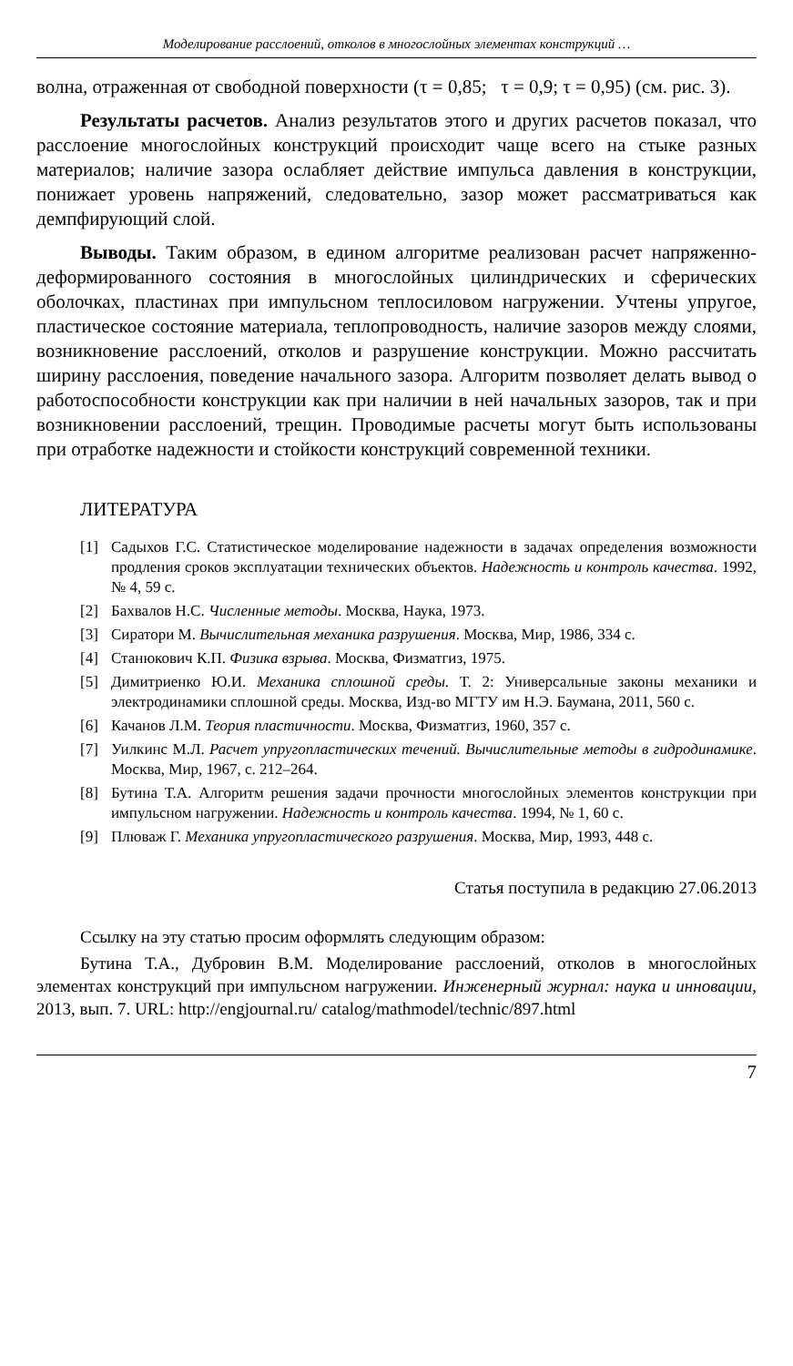Моделирование расслоений, отколов в многослойных элементах конструкций …
волна, отраженная от свободной поверхности (τ = 0,85; τ = 0,9; τ = 0,95) (см. рис. 3).
Результаты расчетов. Анализ результатов этого и других расчетов показал, что расслоение многослойных конструкций происходит чаще всего на стыке разных материалов; наличие зазора ослабляет действие импульса давления в конструкции, понижает уровень напряжений, следовательно, зазор может рассматриваться как демпфирующий слой.
Выводы. Таким образом, в едином алгоритме реализован расчет напряженно-деформированного состояния в многослойных цилиндрических и сферических оболочках, пластинах при импульсном теплосиловом нагружении. Учтены упругое, пластическое состояние материала, теплопроводность, наличие зазоров между слоями, возникновение расслоений, отколов и разрушение конструкции. Можно рассчитать ширину расслоения, поведение начального зазора. Алгоритм позволяет делать вывод о работоспособности конструкции как при наличии в ней начальных зазоров, так и при возникновении расслоений, трещин. Проводимые расчеты могут быть использованы при отработке надежности и стойкости конструкций современной техники.
ЛИТЕРАТУРА
[1] Садыхов Г.С. Статистическое моделирование надежности в задачах определения возможности продления сроков эксплуатации технических объектов. Надежность и контроль качества. 1992, № 4, 59 с.
[2] Бахвалов Н.С. Численные методы. Москва, Наука, 1973.
[3] Сиратори М. Вычислительная механика разрушения. Москва, Мир, 1986, 334 с.
[4] Станюкович К.П. Физика взрыва. Москва, Физматгиз, 1975.
[5] Димитриенко Ю.И. Механика сплошной среды. Т. 2: Универсальные законы механики и электродинамики сплошной среды. Москва, Изд-во МГТУ им Н.Э. Баумана, 2011, 560 с.
[6] Качанов Л.М. Теория пластичности. Москва, Физматгиз, 1960, 357 с.
[7] Уилкинс М.Л. Расчет упругопластических течений. Вычислительные методы в гидродинамике. Москва, Мир, 1967, с. 212–264.
[8] Бутина Т.А. Алгоритм решения задачи прочности многослойных элементов конструкции при импульсном нагружении. Надежность и контроль качества. 1994, № 1, 60 с.
[9] Плюваж Г. Механика упругопластического разрушения. Москва, Мир, 1993, 448 с.
Статья поступила в редакцию 27.06.2013
Ссылку на эту статью просим оформлять следующим образом:
Бутина Т.А., Дубровин В.М. Моделирование расслоений, отколов в многослойных элементах конструкций при импульсном нагружении. Инженерный журнал: наука и инновации, 2013, вып. 7. URL: http://engjournal.ru/ catalog/mathmodel/technic/897.html
7